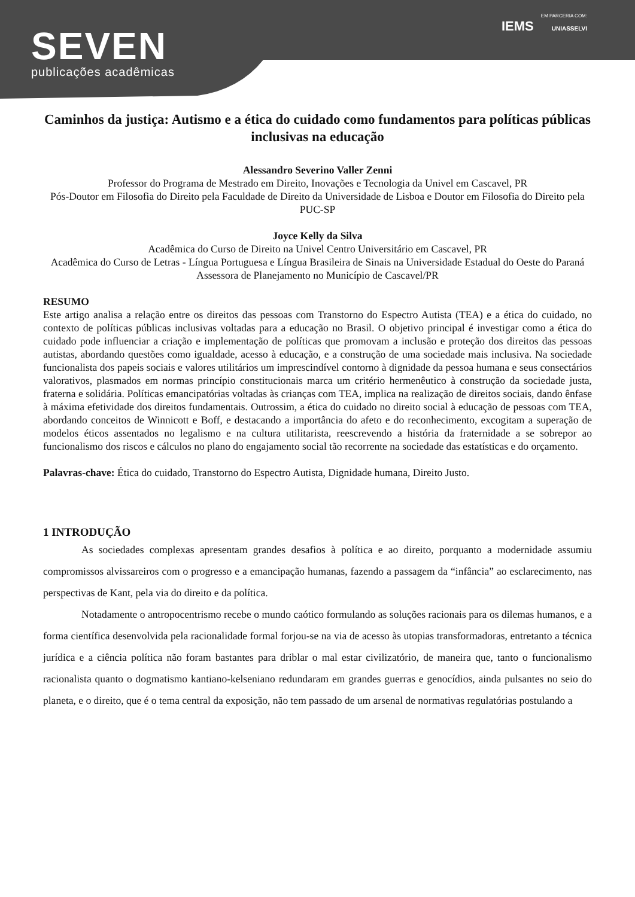SEVEN
publicações acadêmicas
EM PARCERIA COM:
IEMS UNIASSELVI
Caminhos da justiça: Autismo e a ética do cuidado como fundamentos para políticas públicas inclusivas na educação
Alessandro Severino Valler Zenni
Professor do Programa de Mestrado em Direito, Inovações e Tecnologia da Univel em Cascavel, PR
Pós-Doutor em Filosofia do Direito pela Faculdade de Direito da Universidade de Lisboa e Doutor em Filosofia do Direito pela PUC-SP
Joyce Kelly da Silva
Acadêmica do Curso de Direito na Univel Centro Universitário em Cascavel, PR
Acadêmica do Curso de Letras - Língua Portuguesa e Língua Brasileira de Sinais na Universidade Estadual do Oeste do Paraná
Assessora de Planejamento no Município de Cascavel/PR
RESUMO
Este artigo analisa a relação entre os direitos das pessoas com Transtorno do Espectro Autista (TEA) e a ética do cuidado, no contexto de políticas públicas inclusivas voltadas para a educação no Brasil. O objetivo principal é investigar como a ética do cuidado pode influenciar a criação e implementação de políticas que promovam a inclusão e proteção dos direitos das pessoas autistas, abordando questões como igualdade, acesso à educação, e a construção de uma sociedade mais inclusiva. Na sociedade funcionalista dos papeis sociais e valores utilitários um imprescindível contorno à dignidade da pessoa humana e seus consectários valorativos, plasmados em normas princípio constitucionais marca um critério hermenêutico à construção da sociedade justa, fraterna e solidária. Políticas emancipatórias voltadas às crianças com TEA, implica na realização de direitos sociais, dando ênfase à máxima efetividade dos direitos fundamentais. Outrossim, a ética do cuidado no direito social à educação de pessoas com TEA, abordando conceitos de Winnicott e Boff, e destacando a importância do afeto e do reconhecimento, excogitam a superação de modelos éticos assentados no legalismo e na cultura utilitarista, reescrevendo a história da fraternidade a se sobrepor ao funcionalismo dos riscos e cálculos no plano do engajamento social tão recorrente na sociedade das estatísticas e do orçamento.
Palavras-chave: Ética do cuidado, Transtorno do Espectro Autista, Dignidade humana, Direito Justo.
1 INTRODUÇÃO
As sociedades complexas apresentam grandes desafios à política e ao direito, porquanto a modernidade assumiu compromissos alvissareiros com o progresso e a emancipação humanas, fazendo a passagem da “infância” ao esclarecimento, nas perspectivas de Kant, pela via do direito e da política.
Notadamente o antropocentrismo recebe o mundo caótico formulando as soluções racionais para os dilemas humanos, e a forma científica desenvolvida pela racionalidade formal forjou-se na via de acesso às utopias transformadoras, entretanto a técnica jurídica e a ciência política não foram bastantes para driblar o mal estar civilizatório, de maneira que, tanto o funcionalismo racionalista quanto o dogmatismo kantiano-kelseniano redundaram em grandes guerras e genocídios, ainda pulsantes no seio do planeta, e o direito, que é o tema central da exposição, não tem passado de um arsenal de normativas regulatórias postulando a